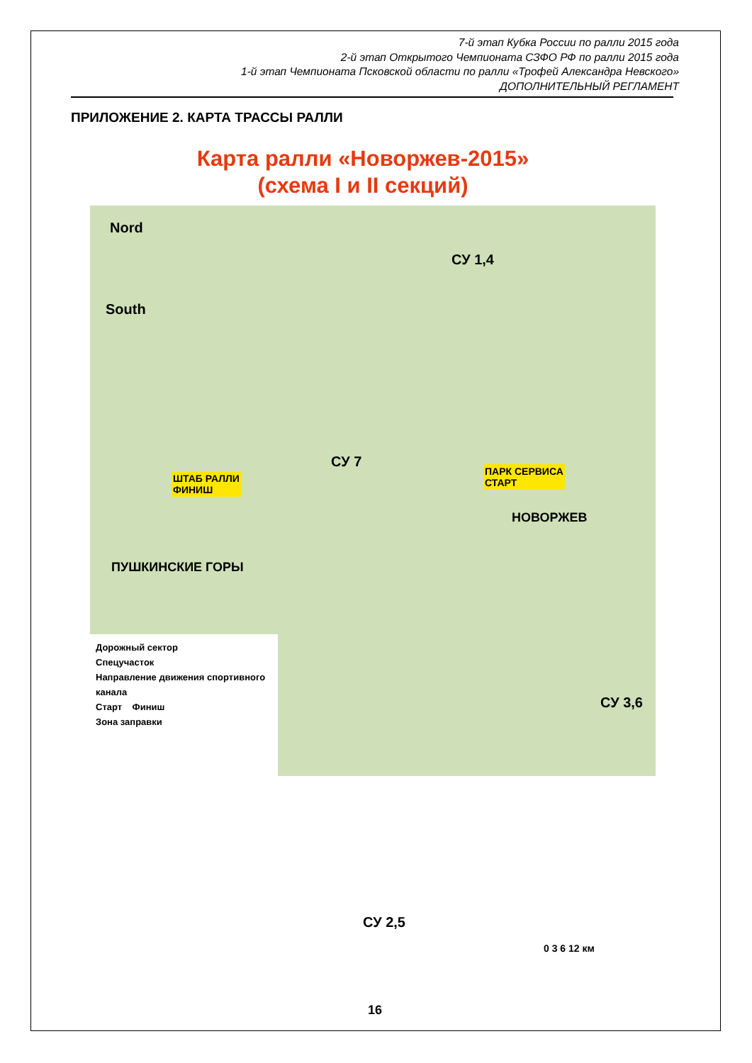7-й этап Кубка России по ралли 2015 года
2-й этап Открытого Чемпионата СЗФО РФ по ралли 2015 года
1-й этап Чемпионата Псковской области по ралли «Трофей Александра Невского»
ДОПОЛНИТЕЛЬНЫЙ РЕГЛАМЕНТ
ПРИЛОЖЕНИЕ 2. КАРТА ТРАССЫ РАЛЛИ
Карта ралли «Новоржев-2015»
(схема I и II секций)
Nord
South
СУ 1,4
СУ 7
ШТАБ РАЛЛИ
ФИНИШ
ПАРК СЕРВИСА
СТАРТ
НОВОРЖЕВ
ПУШКИНСКИЕ ГОРЫ
СУ 3,6
СУ 2,5
0 3 6 12 км
Дорожный сектор
Спецучасток
Направление движения спортивного канала
Старт Финиш
Зона заправки
16